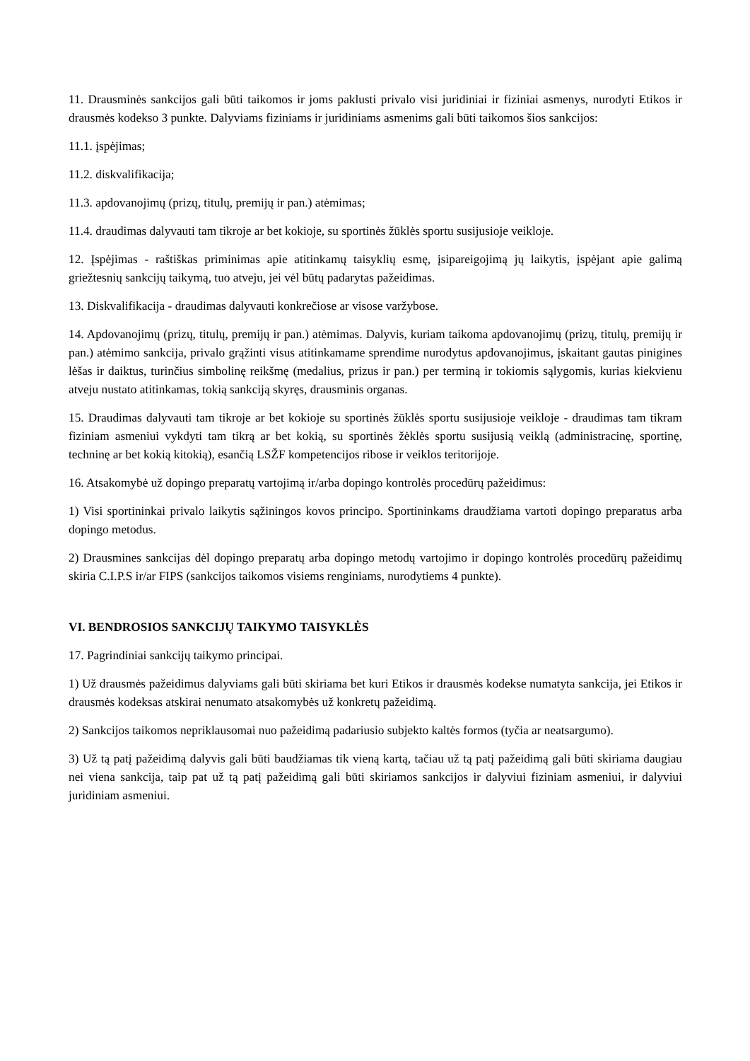11. Drausminės sankcijos gali būti taikomos ir joms paklusti privalo visi juridiniai ir fiziniai asmenys, nurodyti Etikos ir drausmės kodekso 3 punkte. Dalyviams fiziniams ir juridiniams asmenims gali būti taikomos šios sankcijos:
11.1. įspėjimas;
11.2. diskvalifikacija;
11.3. apdovanojimų (prizų, titulų, premijų ir pan.) atėmimas;
11.4. draudimas dalyvauti tam tikroje ar bet kokioje, su sportinės žūklės sportu susijusioje veikloje.
12. Įspėjimas - raštiškas priminimas apie atitinkamų taisyklių esmę, įsipareigojimą jų laikytis, įspėjant apie galimą griežtesnių sankcijų taikymą, tuo atveju, jei vėl būtų padarytas pažeidimas.
13. Diskvalifikacija - draudimas dalyvauti konkrečiose ar visose varžybose.
14. Apdovanojimų (prizų, titulų, premijų ir pan.) atėmimas. Dalyvis, kuriam taikoma apdovanojimų (prizų, titulų, premijų ir pan.) atėmimo sankcija, privalo grąžinti visus atitinkamame sprendime nurodytus apdovanojimus, įskaitant gautas pinigines lėšas ir daiktus, turinčius simbolinę reikšmę (medalius, prizus ir pan.) per terminą ir tokiomis sąlygomis, kurias kiekvienu atveju nustato atitinkamas, tokią sankciją skyręs, drausminis organas.
15. Draudimas dalyvauti tam tikroje ar bet kokioje su sportinės žūklės sportu susijusioje veikloje - draudimas tam tikram fiziniam asmeniui vykdyti tam tikrą ar bet kokią, su sportinės žėklės sportu susijusią veiklą (administracinę, sportinę, techninę ar bet kokią kitokią), esančią LSŽF kompetencijos ribose ir veiklos teritorijoje.
16. Atsakomybė už dopingo preparatų vartojimą ir/arba dopingo kontrolės procedūrų pažeidimus:
1) Visi sportininkai privalo laikytis sąžiningos kovos principo. Sportininkams draudžiama vartoti dopingo preparatus arba dopingo metodus.
2) Drausmines sankcijas dėl dopingo preparatų arba dopingo metodų vartojimo ir dopingo kontrolės procedūrų pažeidimų skiria C.I.P.S ir/ar FIPS (sankcijos taikomos visiems renginiams, nurodytiems 4 punkte).
VI. BENDROSIOS SANKCIJŲ TAIKYMO TAISYKLĖS
17. Pagrindiniai sankcijų taikymo principai.
1) Už drausmės pažeidimus dalyviams gali būti skiriama bet kuri Etikos ir drausmės kodekse numatyta sankcija, jei Etikos ir drausmės kodeksas atskirai nenumato atsakomybės už konkretų pažeidimą.
2) Sankcijos taikomos nepriklausomai nuo pažeidimą padariusio subjekto kaltės formos (tyčia ar neatsargumo).
3) Už tą patį pažeidimą dalyvis gali būti baudžiamas tik vieną kartą, tačiau už tą patį pažeidimą gali būti skiriama daugiau nei viena sankcija, taip pat už tą patį pažeidimą gali būti skiriamos sankcijos ir dalyviui fiziniam asmeniui, ir dalyviui juridiniam asmeniui.